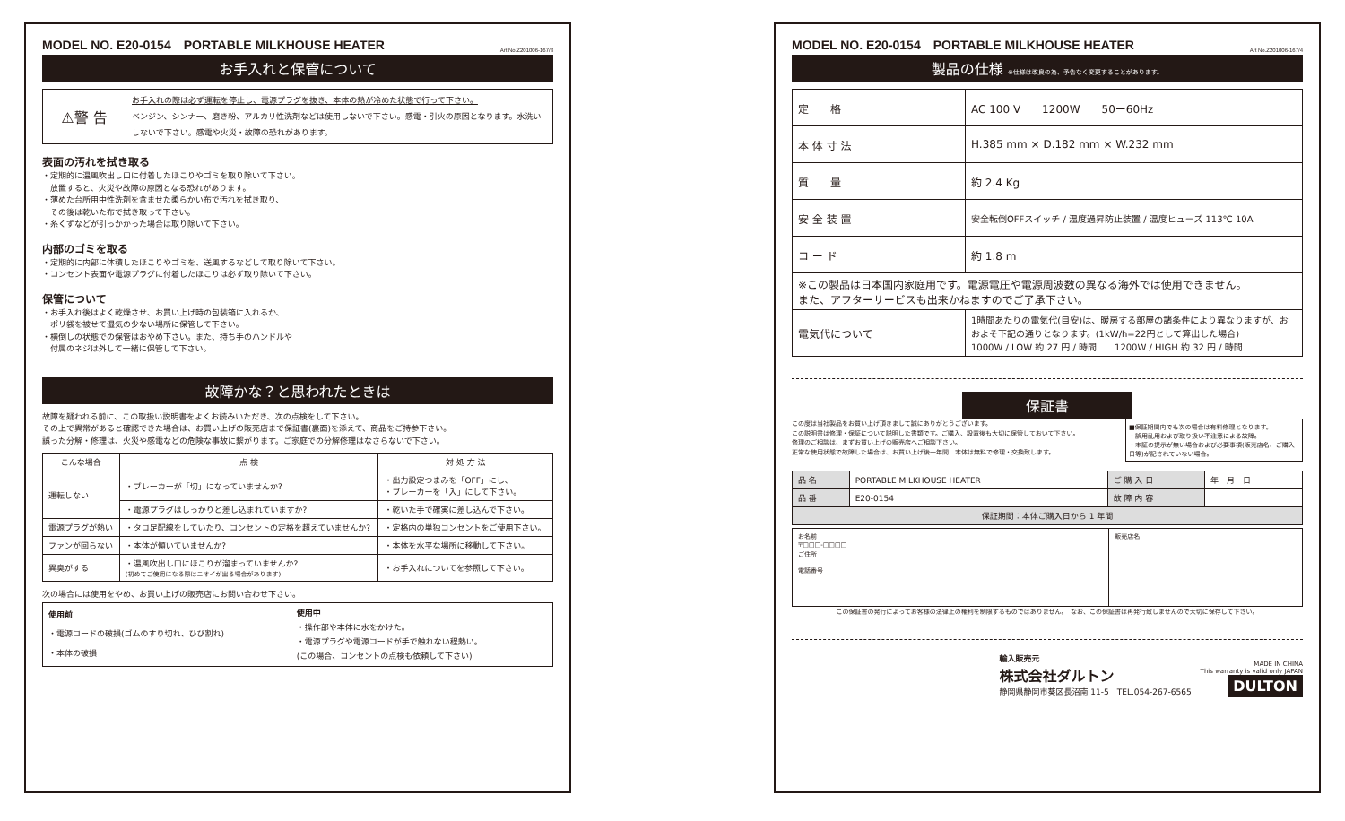MODEL NO. E20-0154　PORTABLE MILKHOUSE HEATER Art No.Z201006-167/3
お手入れと保管について
| ⚠警 告 | お手入れの際は必ず運転を停止し、電源プラグを抜き、本体の熱が冷めた状態で行って下さい。 ベンジン、シンナー、磨き粉、アルカリ性洗剤などは使用しないで下さい。感電・引火の原因となります。水洗いしないで下さい。感電や火災・故障の恐れがあります。 |
表面の汚れを拭き取る
・定期的に温風吹出し口に付着したほこりやゴミを取り除いて下さい。
　放置すると、火災や故障の原因となる恐れがあります。
・薄めた台所用中性洗剤を含ませた柔らかい布で汚れを拭き取り、
　その後は乾いた布で拭き取って下さい。
・糸くずなどが引っかかった場合は取り除いて下さい。
内部のゴミを取る
・定期的に内部に体積したほこりやゴミを、送風するなどして取り除いて下さい。
・コンセント表面や電源プラグに付着したほこりは必ず取り除いて下さい。
保管について
・お手入れ後はよく乾燥させ、お買い上げ時の包装箱に入れるか、
　ポリ袋を被せて湿気の少ない場所に保管して下さい。
・横倒しの状態での保管はおやめ下さい。また、持ち手のハンドルや
　付属のネジは外して一緒に保管して下さい。
故障かな？と思われたときは
故障を疑われる前に、この取扱い説明書をよくお読みいただき、次の点検をして下さい。
その上で異常があると確認できた場合は、お買い上げの販売店まで保証書(裏面)を添えて、商品をご持参下さい。
誤った分解・修理は、火災や感電などの危険な事故に繋がります。ご家庭での分解修理はなさらないで下さい。
| こんな場合 | 点 検 | 対 処 方 法 |
| --- | --- | --- |
| 運転しない | ・ブレーカーが「切」になっていませんか? | ・出力設定つまみを「OFF」にし、 ・ブレーカーを「入」にして下さい。 |
| | ・電源プラグはしっかりと差し込まれていますか? | ・乾いた手で確実に差し込んで下さい。 |
| 電源プラグが熱い | ・タコ足配線をしていたり、コンセントの定格を超えていませんか? | ・定格内の単独コンセントをご使用下さい。 |
| ファンが回らない | ・本体が傾いていませんか? | ・本体を水平な場所に移動して下さい。 |
| 異臭がする | ・温風吹出し口にほこりが溜まっていませんか? (初めてご使用になる際はニオイが出る場合があります) | ・お手入れについてを参照して下さい。 |
次の場合には使用をやめ、お買い上げの販売店にお問い合わせ下さい。
| 使用前 ・電源コードの破損(ゴムのすり切れ、ひび割れ) ・本体の破損 | 使用中 ・操作部や本体に水をかけた。 ・電源プラグや電源コードが手で触れない程熱い。 (この場合、コンセントの点検も依頼して下さい) |
MODEL NO. E20-0154　PORTABLE MILKHOUSE HEATER Art No.Z201006-167/4
製品の仕様 ※仕様は改良の為、予告なく変更することがあります。
| 定 格 | AC 100 V 1200W 50ー60Hz |
| 本 体 寸 法 | H.385 mm × D.182 mm × W.232 mm |
| 質 量 | 約 2.4 Kg |
| 安 全 装 置 | 安全転倒OFFスイッチ / 温度過昇防止装置 / 温度ヒューズ 113℃ 10A |
| コ ー ド | 約 1.8 m |
| ※この製品は日本国内家庭用です。電源電圧や電源周波数の異なる海外では使用できません。 また、アフターサービスも出来かねますのでご了承下さい。 | |
| 電気代について | 1時間あたりの電気代(目安)は、暖房する部屋の諸条件により異なりますが、おおよそ下記の通りとなります。(1kW/h=22円として算出した場合) 1000W / LOW 約 27 円 / 時間 1200W / HIGH 約 32 円 / 時間 |
保証書
この度は当社製品をお買い上げ頂きまして誠にありがとうございます。
この説明書は修理・保証について説明した書類です。ご購入、設置後も大切に保管しておいて下さい。
修理のご相談は、まずお買い上げの販売店へご相談下さい。
正常な使用状態で故障した場合は、お買い上げ後一年間　本体は無料で修理・交換致します。
■保証期間内でも次の場合は有料修理となります。
・誤用乱用および取り扱い不注意による故障。
・本証の提示が無い場合および必要事項(販売店名、ご購入日等)が記されていない場合。
| 品 名 | PORTABLE MILKHOUSE HEATER | ご 購 入 日 | 年 月 日 |
| 品 番 | E20-0154 | 故 障 内 容 | |
| 保証期間：本体ご購入日から 1 年間 | | | |
| お名前 〒□□□-□□□□ ご住所 電話番号 | 販売店名 |
この保証書の発行によってお客様の法律上の権利を制限するものではありません。　なお、この保証書は再発行致しませんので大切に保存して下さい。
輸入販売元
株式会社ダルトン
静岡県静岡市葵区長沼南 11-5　TEL.054-267-6565
MADE IN CHINA
This warranty is valid only JAPAN
DULTON